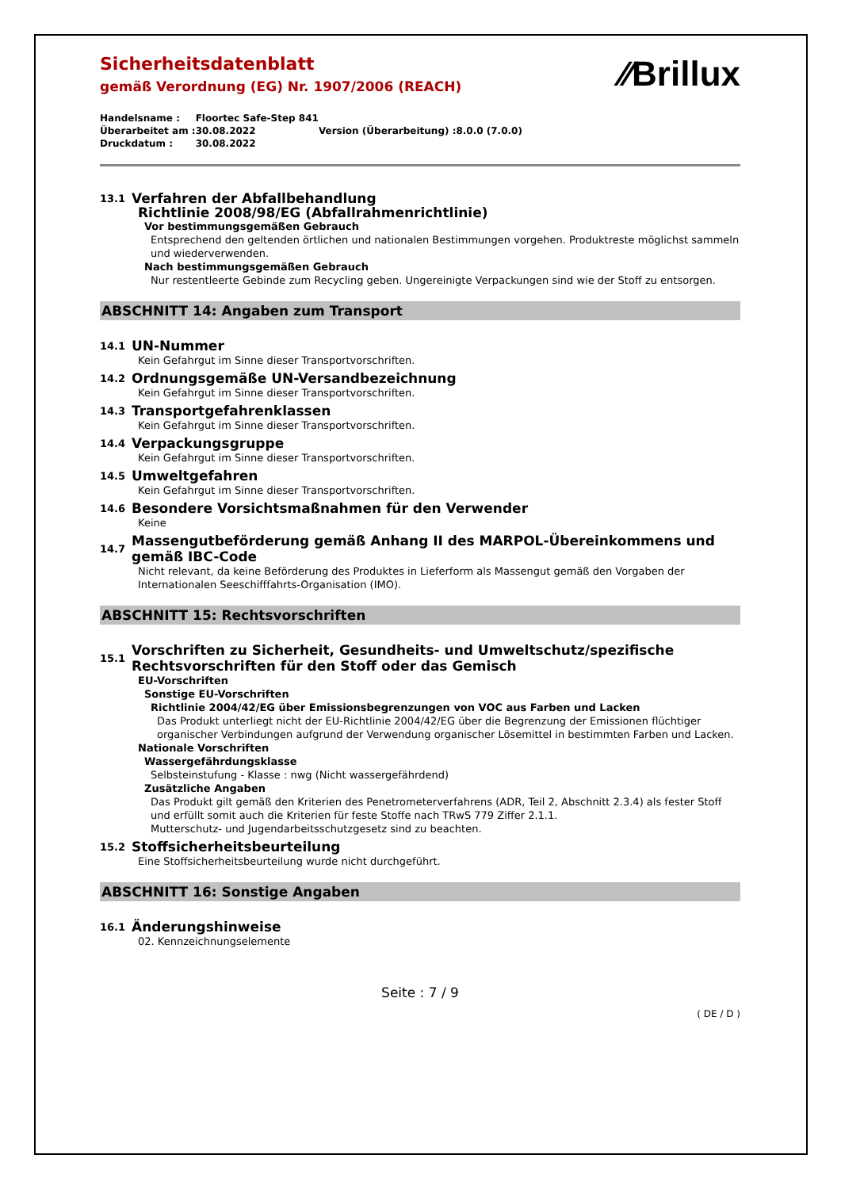⁄⁄Brillux
Sicherheitsdatenblatt
gemäß Verordnung (EG) Nr. 1907/2006 (REACH)
| Handelsname : | Floortec Safe-Step 841 | | |
| Überarbeitet am : | 30.08.2022 | Version (Überarbeitung) : | 8.0.0 (7.0.0) |
| Druckdatum : | 30.08.2022 | | |
13.1 Verfahren der Abfallbehandlung
Richtlinie 2008/98/EG (Abfallrahmenrichtlinie)
Vor bestimmungsgemäßen Gebrauch
Entsprechend den geltenden örtlichen und nationalen Bestimmungen vorgehen. Produktreste möglichst sammeln und wiederverwenden.
Nach bestimmungsgemäßen Gebrauch
Nur restentleerte Gebinde zum Recycling geben. Ungereinigte Verpackungen sind wie der Stoff zu entsorgen.
ABSCHNITT 14: Angaben zum Transport
14.1 UN-Nummer
Kein Gefahrgut im Sinne dieser Transportvorschriften.
14.2 Ordnungsgemäße UN-Versandbezeichnung
Kein Gefahrgut im Sinne dieser Transportvorschriften.
14.3 Transportgefahrenklassen
Kein Gefahrgut im Sinne dieser Transportvorschriften.
14.4 Verpackungsgruppe
Kein Gefahrgut im Sinne dieser Transportvorschriften.
14.5 Umweltgefahren
Kein Gefahrgut im Sinne dieser Transportvorschriften.
14.6 Besondere Vorsichtsmaßnahmen für den Verwender
Keine
14.7 Massengutbeförderung gemäß Anhang II des MARPOL-Übereinkommens und gemäß IBC-Code
Nicht relevant, da keine Beförderung des Produktes in Lieferform als Massengut gemäß den Vorgaben der Internationalen Seeschifffahrts-Organisation (IMO).
ABSCHNITT 15: Rechtsvorschriften
15.1 Vorschriften zu Sicherheit, Gesundheits- und Umweltschutz/spezifische Rechtsvorschriften für den Stoff oder das Gemisch
EU-Vorschriften
Sonstige EU-Vorschriften
Richtlinie 2004/42/EG über Emissionsbegrenzungen von VOC aus Farben und Lacken
Das Produkt unterliegt nicht der EU-Richtlinie 2004/42/EG über die Begrenzung der Emissionen flüchtiger organischer Verbindungen aufgrund der Verwendung organischer Lösemittel in bestimmten Farben und Lacken.
Nationale Vorschriften
Wassergefährdungsklasse
Selbsteinstufung - Klasse : nwg (Nicht wassergefährdend)
Zusätzliche Angaben
Das Produkt gilt gemäß den Kriterien des Penetrometerverfahrens (ADR, Teil 2, Abschnitt 2.3.4) als fester Stoff und erfüllt somit auch die Kriterien für feste Stoffe nach TRwS 779 Ziffer 2.1.1.
Mutterschutz- und Jugendarbeitsschutzgesetz sind zu beachten.
15.2 Stoffsicherheitsbeurteilung
Eine Stoffsicherheitsbeurteilung wurde nicht durchgeführt.
ABSCHNITT 16: Sonstige Angaben
16.1 Änderungshinweise
02. Kennzeichnungselemente
Seite : 7 / 9
( DE / D )